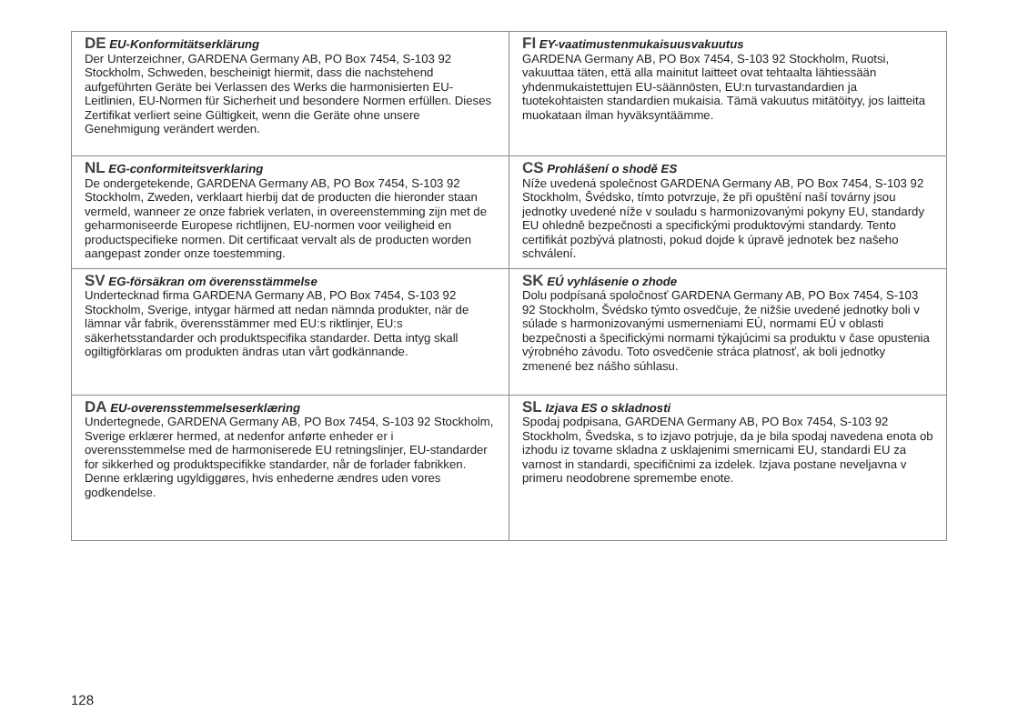| DE EU-Konformitätserklärung Der Unterzeichner, GARDENA Germany AB, PO Box 7454, S-103 92 Stockholm, Schweden, bescheinigt hiermit, dass die nachstehend aufgeführten Geräte bei Verlassen des Werks die harmonisierten EU-Leitlinien, EU-Normen für Sicherheit und besondere Normen erfüllen. Dieses Zertifikat verliert seine Gültigkeit, wenn die Geräte ohne unsere Genehmigung verän­dert werden. | FI EY-vaatimustenmukaisuusvakuutus GARDENA Germany AB, PO Box 7454, S-103 92 Stockholm, Ruotsi, vakuuttaa täten, että alla mainitut laitteet ovat tehtaalta lähtiessään yhdenmukaistettujen EU-säännösten, EU:n turvastan­dardien ja tuotekohtaisten standardien mukaisia. Tämä vakuutus mitätöityy, jos laitteita muokataan ilman hyväksyntäämme. |
| NL EG-conformiteitsverklaring De ondergetekende, GARDENA Germany AB, PO Box 7454, S-103 92 Stockholm, Zweden, verklaart hierbij dat de producten die hieronder staan vermeld, wanneer ze onze fabriek verlaten, in overeenstemming zijn met de geharmoniseerde Europese richt­lijnen, EU-normen voor veiligheid en productspecifieke normen. Dit certificaat vervalt als de producten worden aangepast zonder onze toestemming. | CS Prohlášení o shodě ES Níže uvedená společnost GARDENA Germany AB, PO Box 7454, S-103 92 Stockholm, Švédsko, tímto potvrzuje, že při opuštění naší továrny jsou jednotky uvedené níže v souladu s harmonizo­vanými pokyny EU, standardy EU ohledně bezpečnosti a speci­fickými produktovými standardy. Tento certifikát pozbývá platno­sti, pokud dojde k úpravě jednotek bez našeho schválení. |
| SV EG-försäkran om överensstämmelse Undertecknad firma GARDENA Germany AB, PO Box 7454, S-103 92 Stockholm, Sverige, intygar härmed att nedan nämnda produkter, när de lämnar vår fabrik, överensstämmer med EU:s riktlinjer, EU:s säkerhetsstandarder och produktspecifika stan­darder. Detta intyg skall ogiltigförklaras om produkten ändras utan vårt godkännande. | SK EÚ vyhlásenie o zhode Dolu podpísaná spoločnosť GARDENA Germany AB, PO Box 7454, S-103 92 Stockholm, Švédsko týmto osvedčuje, že nižšie uvedené jednotky boli v súlade s harmonizovanými usmerneniami EÚ, normami EÚ v oblasti bezpečnosti a špecifickými normami týkajúcimi sa produktu v čase opustenia výrobného závodu. Toto osvedčenie stráca platnosť, ak boli jed­notky zmenené bez nášho súhlasu. |
| DA EU-overensstemmelseserklæring Undertegnede, GARDENA Germany AB, PO Box 7454, S-103 92 Stockholm, Sverige erklærer hermed, at nedenfor anførte enheder er i overensstemmelse med de harmoniserede EU retningslinjer, EU-standarder for sikkerhed og produktspeci­fikke standarder, når de forlader fabrikken. Denne erklæring ugyldiggøres, hvis enhederne ændres uden vores godkendelse. | SL Izjava ES o skladnosti Spodaj podpisana, GARDENA Germany AB, PO Box 7454, S-103 92 Stockholm, Švedska, s to izjavo potrjuje, da je bila spo­daj navedena enota ob izhodu iz tovarne skladna z usklajenimi smernicami EU, standardi EU za varnost in standardi, specifičnimi za izdelek. Izjava postane neveljavna v primeru neodobrene spre­membe enote. |
128